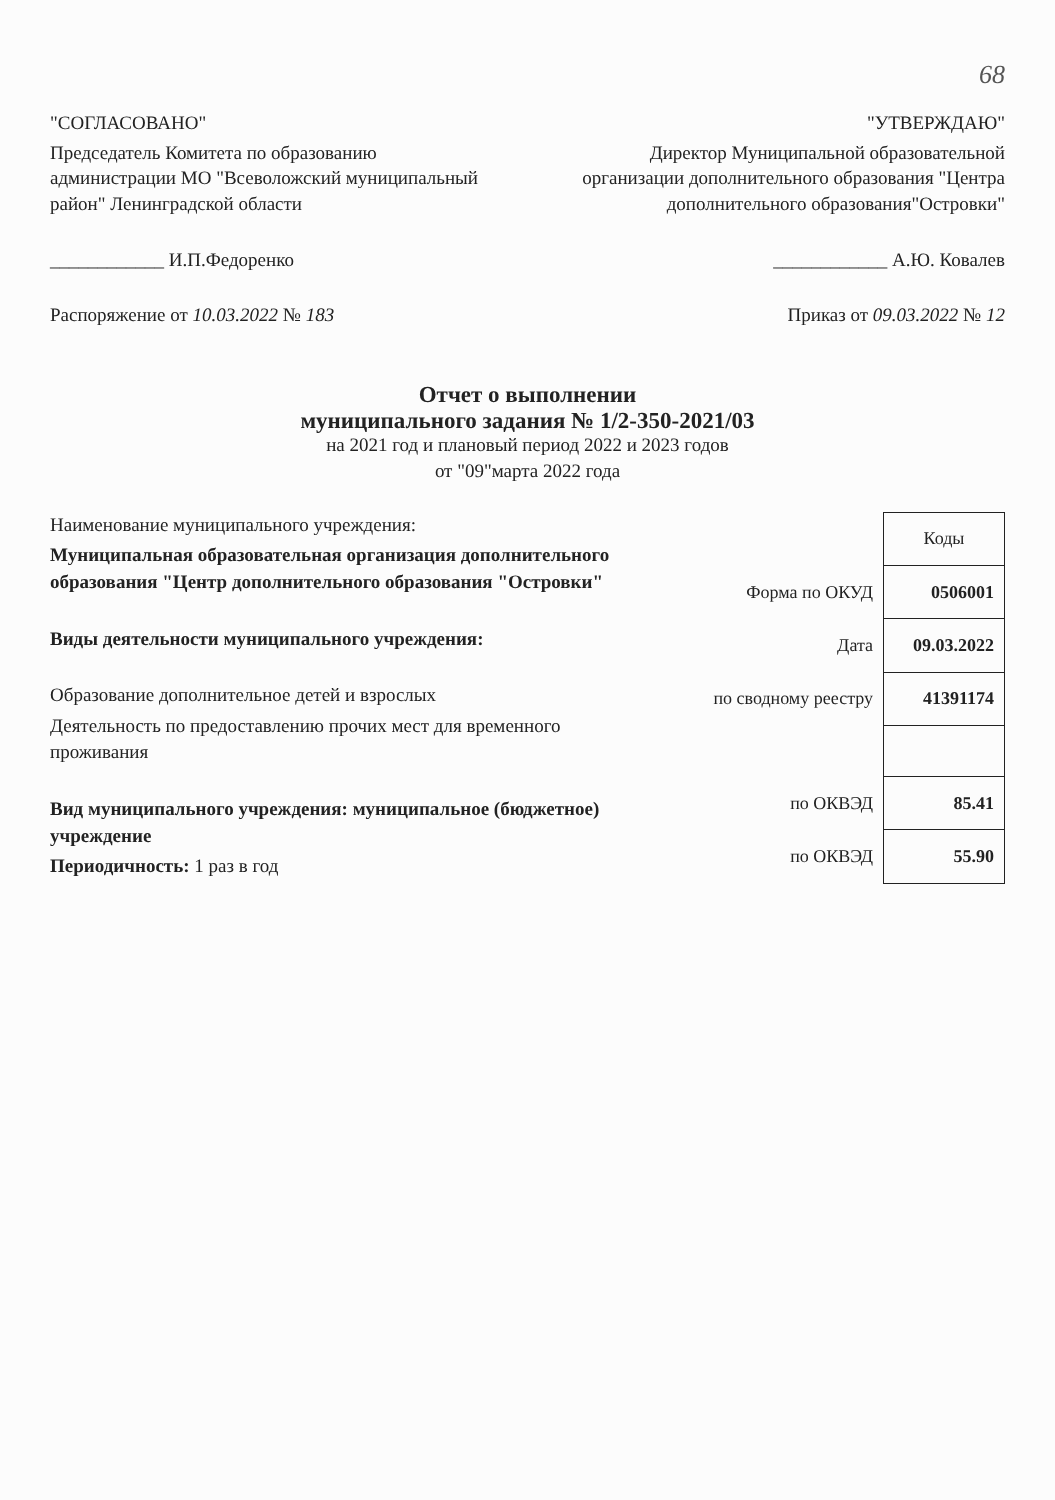68
"СОГЛАСОВАНО"
Председатель Комитета по образованию администрации МО "Всеволожский муниципальный район" Ленинградской области
____________ И.П.Федоренко
Распоряжение от 10.03.2022 № 183
"УТВЕРЖДАЮ"
Директор Муниципальной образовательной организации дополнительного образования "Центра дополнительного образования"Островки"
____________ А.Ю. Ковалев
Приказ от 09.03.2022 № 12
Отчет о выполнении
муниципального задания № 1/2-350-2021/03
на 2021 год и плановый период 2022 и 2023 годов
от "09"марта 2022 года
Наименование муниципального учреждения:
Муниципальная образовательная организация дополнительного образования "Центр дополнительного образования "Островки"
Виды деятельности муниципального учреждения:
Образование дополнительное детей и взрослых
Деятельность по предоставлению прочих мест для временного проживания
Вид муниципального учреждения: муниципальное (бюджетное) учреждение
Периодичность: 1 раз в год
| | Коды |
| Форма по ОКУД | 0506001 |
| Дата | 09.03.2022 |
| по сводному реестру | 41391174 |
| по ОКВЭД | 85.41 |
| по ОКВЭД | 55.90 |